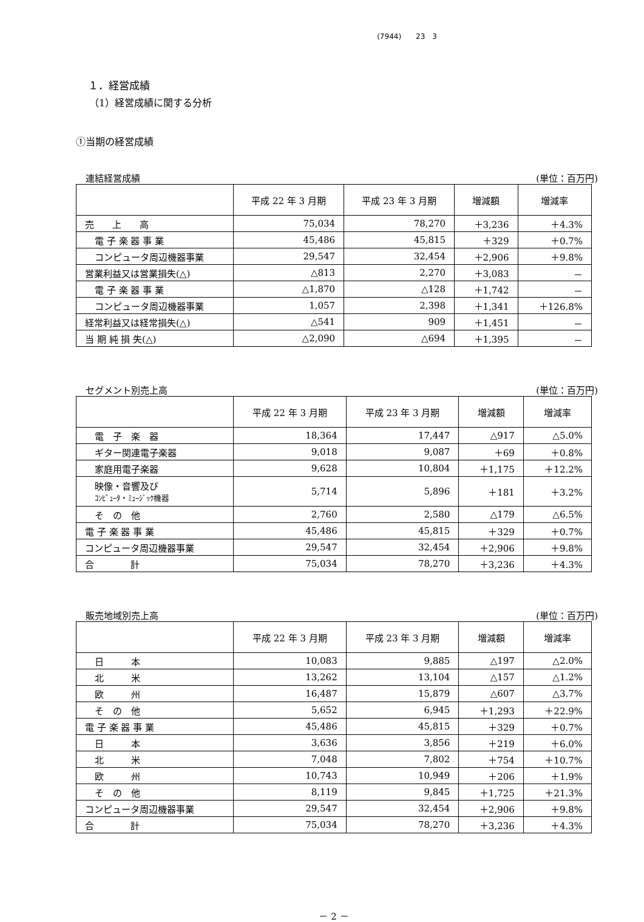(7944)　　23　3
１．経営成績
（1）経営成績に関する分析
①当期の経営成績
連結経営成績 (単位：百万円)
| | 平成 22 年 3 月期 | 平成 23 年 3 月期 | 増減額 | 増減率 |
| --- | --- | --- | --- | --- |
| 売 上 高 | 75,034 | 78,270 | ＋3,236 | ＋4.3% |
| 電 子 楽 器 事 業 | 45,486 | 45,815 | ＋329 | ＋0.7% |
| コンピュータ周辺機器事業 | 29,547 | 32,454 | ＋2,906 | ＋9.8% |
| 営業利益又は営業損失(△) | △813 | 2,270 | ＋3,083 | － |
| 電 子 楽 器 事 業 | △1,870 | △128 | ＋1,742 | － |
| コンピュータ周辺機器事業 | 1,057 | 2,398 | ＋1,341 | ＋126.8% |
| 経常利益又は経常損失(△) | △541 | 909 | ＋1,451 | － |
| 当 期 純 損 失(△) | △2,090 | △694 | ＋1,395 | － |
セグメント別売上高 (単位：百万円)
| | 平成 22 年 3 月期 | 平成 23 年 3 月期 | 増減額 | 増減率 |
| --- | --- | --- | --- | --- |
| 電 子 楽 器 | 18,364 | 17,447 | △917 | △5.0% |
| ギター関連電子楽器 | 9,018 | 9,087 | ＋69 | ＋0.8% |
| 家庭用電子楽器 | 9,628 | 10,804 | ＋1,175 | ＋12.2% |
| 映像・音響及び ｺﾝﾋﾟｭｰﾀ・ﾐｭｰｼﾞｯｸ機器 | 5,714 | 5,896 | ＋181 | ＋3.2% |
| そ の 他 | 2,760 | 2,580 | △179 | △6.5% |
| 電 子 楽 器 事 業 | 45,486 | 45,815 | ＋329 | ＋0.7% |
| コンピュータ周辺機器事業 | 29,547 | 32,454 | ＋2,906 | ＋9.8% |
| 合 計 | 75,034 | 78,270 | ＋3,236 | ＋4.3% |
販売地域別売上高 (単位：百万円)
| | 平成 22 年 3 月期 | 平成 23 年 3 月期 | 増減額 | 増減率 |
| --- | --- | --- | --- | --- |
| 日 本 | 10,083 | 9,885 | △197 | △2.0% |
| 北 米 | 13,262 | 13,104 | △157 | △1.2% |
| 欧 州 | 16,487 | 15,879 | △607 | △3.7% |
| そ の 他 | 5,652 | 6,945 | ＋1,293 | ＋22.9% |
| 電 子 楽 器 事 業 | 45,486 | 45,815 | ＋329 | ＋0.7% |
| 日 本 | 3,636 | 3,856 | ＋219 | ＋6.0% |
| 北 米 | 7,048 | 7,802 | ＋754 | ＋10.7% |
| 欧 州 | 10,743 | 10,949 | ＋206 | ＋1.9% |
| そ の 他 | 8,119 | 9,845 | ＋1,725 | ＋21.3% |
| コンピュータ周辺機器事業 | 29,547 | 32,454 | ＋2,906 | ＋9.8% |
| 合 計 | 75,034 | 78,270 | ＋3,236 | ＋4.3% |
－ 2 －